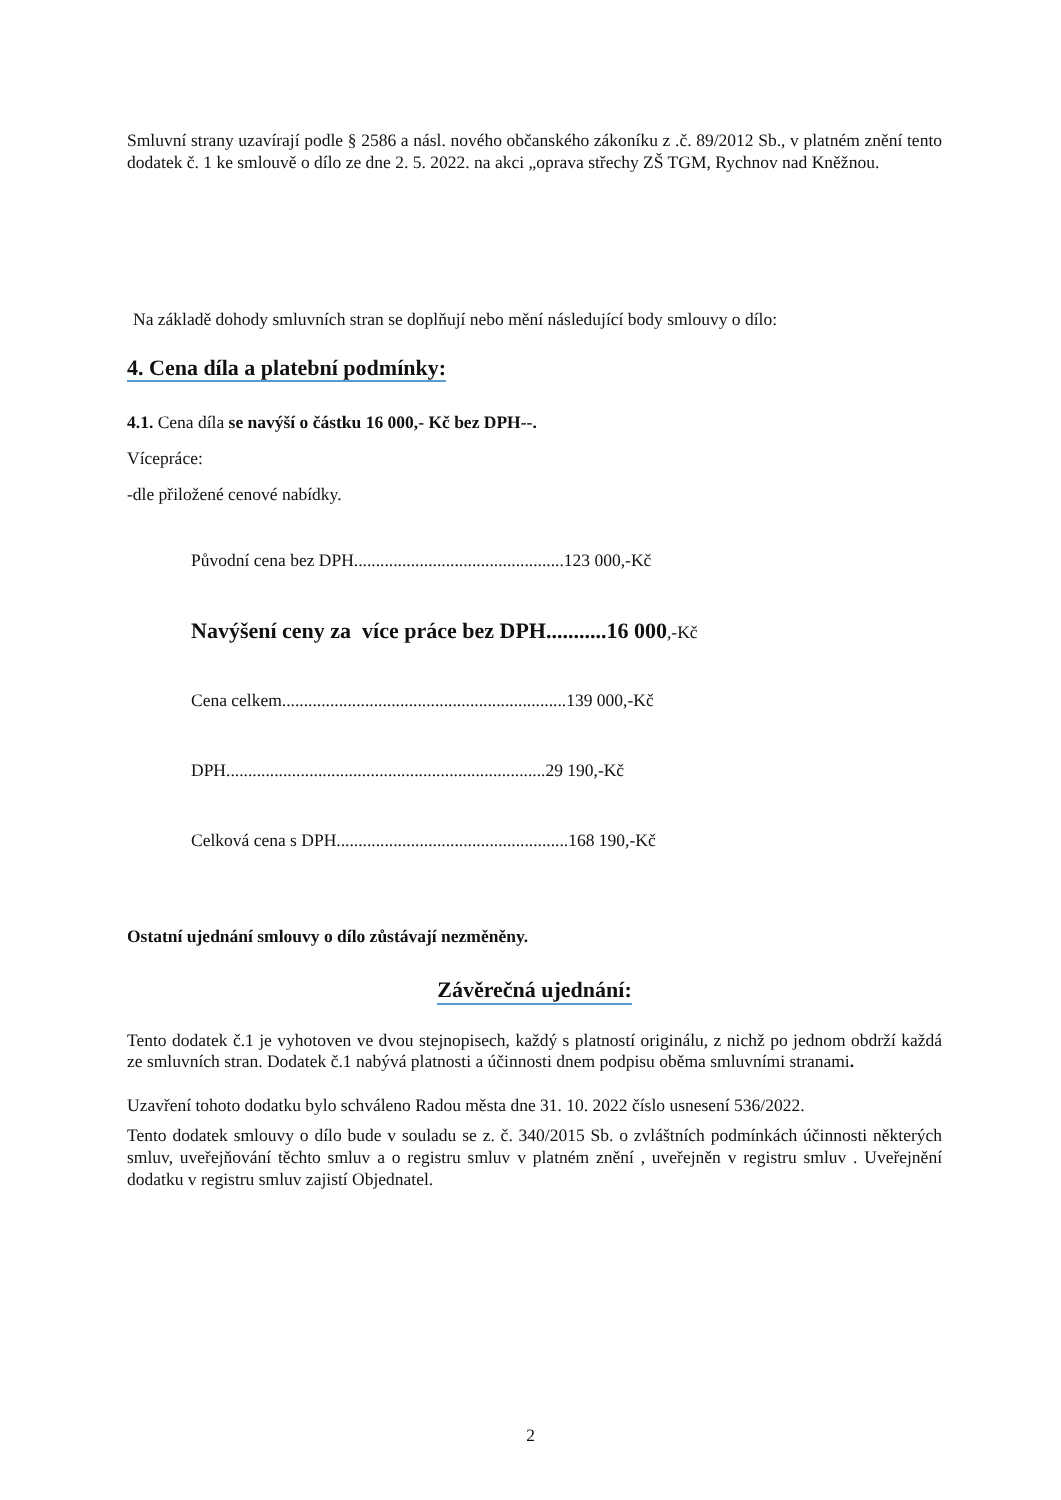Smluvní strany uzavírají podle § 2586 a násl. nového občanského zákoníku z .č. 89/2012 Sb., v platném znění tento dodatek č. 1 ke smlouvě o dílo ze dne 2. 5. 2022. na akci „oprava střechy ZŠ TGM, Rychnov nad Kněžnou.
Na základě dohody smluvních stran se doplňují nebo mění následující body smlouvy o dílo:
4. Cena díla a platební podmínky:
4.1. Cena díla se navýší o částku 16 000,- Kč bez DPH--.
Vícepráce:
-dle přiložené cenové nabídky.
Původní cena bez DPH................................................123 000,-Kč
Navýšení ceny za více práce bez DPH...........16 000,-Kč
Cena celkem.................................................................139 000,-Kč
DPH.........................................................................29 190,-Kč
Celková cena s DPH.....................................................168 190,-Kč
Ostatní ujednání smlouvy o dílo zůstávají nezměněny.
Závěrečná ujednání:
Tento dodatek č.1 je vyhotoven ve dvou stejnopisech, každý s platností originálu, z nichž po jednom obdrží každá ze smluvních stran. Dodatek č.1 nabývá platnosti a účinnosti dnem podpisu oběma smluvními stranami.
Uzavření tohoto dodatku bylo schváleno Radou města dne 31. 10. 2022 číslo usnesení 536/2022.
Tento dodatek smlouvy o dílo bude v souladu se z. č. 340/2015 Sb. o zvláštních podmínkách účinnosti některých smluv, uveřejňování těchto smluv a o registru smluv v platném znění , uveřejněn v registru smluv . Uveřejnění dodatku v registru smluv zajistí Objednatel.
2